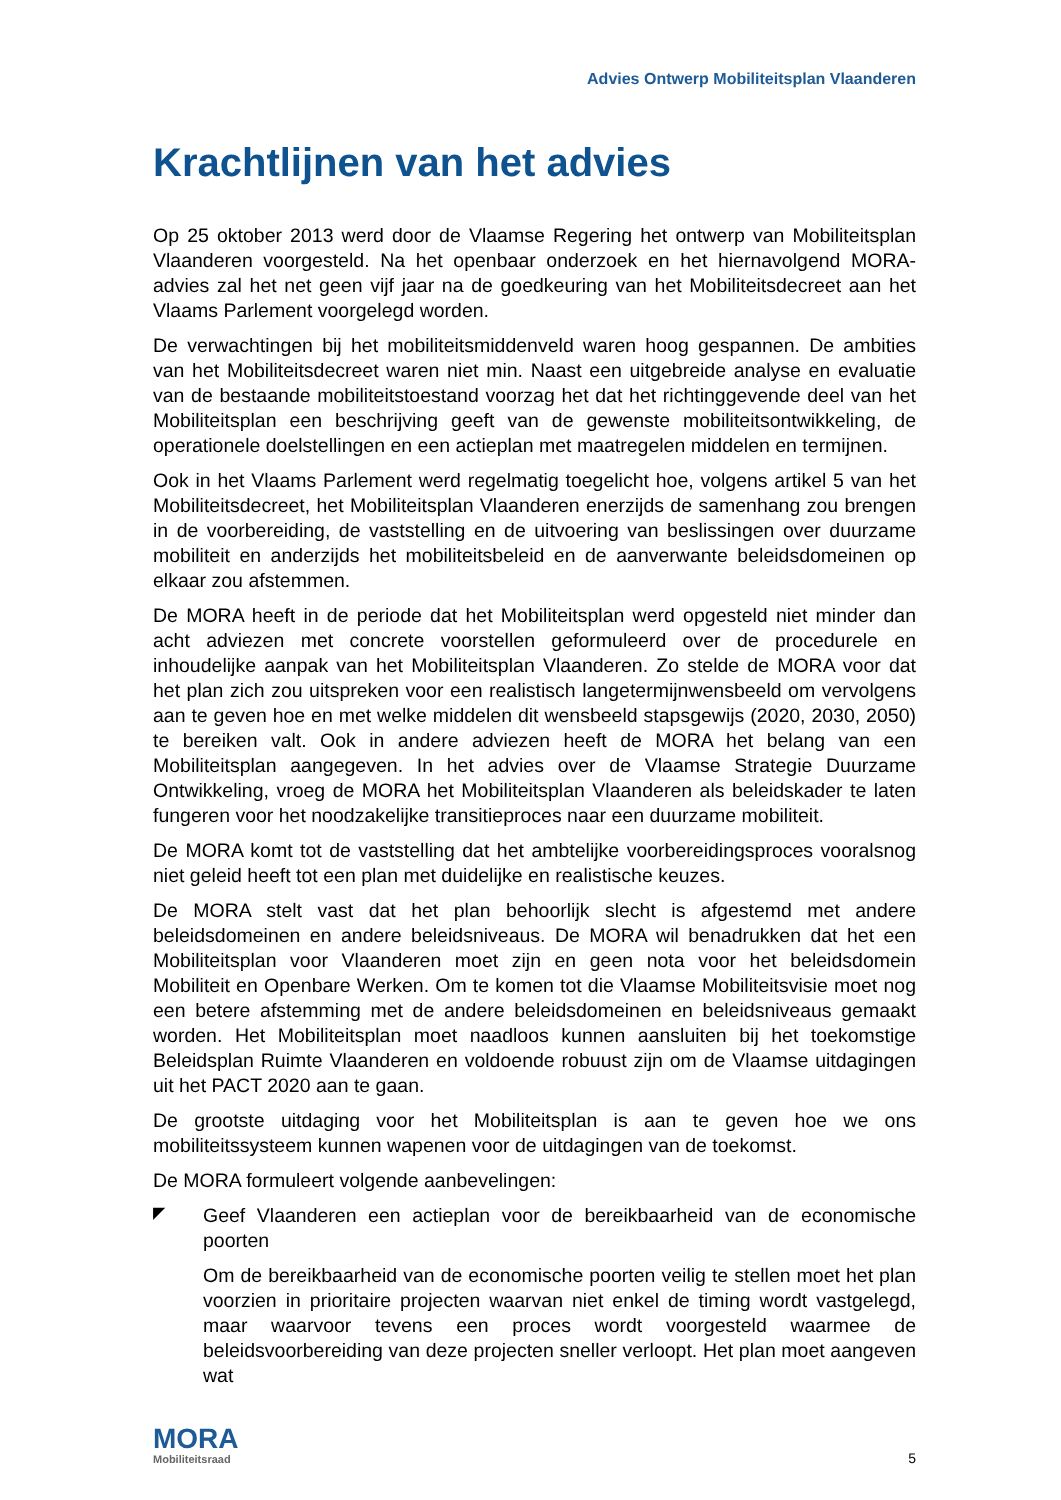Advies Ontwerp Mobiliteitsplan Vlaanderen
Krachtlijnen van het advies
Op 25 oktober 2013 werd door de Vlaamse Regering het ontwerp van Mobiliteitsplan Vlaanderen voorgesteld. Na het openbaar onderzoek en het hiernavolgend MORA-advies zal het net geen vijf jaar na de goedkeuring van het Mobiliteitsdecreet aan het Vlaams Parlement voorgelegd worden.
De verwachtingen bij het mobiliteitsmiddenveld waren hoog gespannen. De ambities van het Mobiliteitsdecreet waren niet min. Naast een uitgebreide analyse en evaluatie van de bestaande mobiliteitstoestand voorzag het dat het richtinggevende deel van het Mobiliteitsplan een beschrijving geeft van de gewenste mobiliteitsontwikkeling, de operationele doelstellingen en een actieplan met maatregelen middelen en termijnen.
Ook in het Vlaams Parlement werd regelmatig toegelicht hoe, volgens artikel 5 van het Mobiliteitsdecreet, het Mobiliteitsplan Vlaanderen enerzijds de samenhang zou brengen in de voorbereiding, de vaststelling en de uitvoering van beslissingen over duurzame mobiliteit en anderzijds het mobiliteitsbeleid en de aanverwante beleidsdomeinen op elkaar zou afstemmen.
De MORA heeft in de periode dat het Mobiliteitsplan werd opgesteld niet minder dan acht adviezen met concrete voorstellen geformuleerd over de procedurele en inhoudelijke aanpak van het Mobiliteitsplan Vlaanderen. Zo stelde de MORA voor dat het plan zich zou uitspreken voor een realistisch langetermijnwensbeeld om vervolgens aan te geven hoe en met welke middelen dit wensbeeld stapsgewijs (2020, 2030, 2050) te bereiken valt. Ook in andere adviezen heeft de MORA het belang van een Mobiliteitsplan aangegeven. In het advies over de Vlaamse Strategie Duurzame Ontwikkeling, vroeg de MORA het Mobiliteitsplan Vlaanderen als beleidskader te laten fungeren voor het noodzakelijke transitieproces naar een duurzame mobiliteit.
De MORA komt tot de vaststelling dat het ambtelijke voorbereidingsproces vooralsnog niet geleid heeft tot een plan met duidelijke en realistische keuzes.
De MORA stelt vast dat het plan behoorlijk slecht is afgestemd met andere beleidsdomeinen en andere beleidsniveaus. De MORA wil benadrukken dat het een Mobiliteitsplan voor Vlaanderen moet zijn en geen nota voor het beleidsdomein Mobiliteit en Openbare Werken. Om te komen tot die Vlaamse Mobiliteitsvisie moet nog een betere afstemming met de andere beleidsdomeinen en beleidsniveaus gemaakt worden. Het Mobiliteitsplan moet naadloos kunnen aansluiten bij het toekomstige Beleidsplan Ruimte Vlaanderen en voldoende robuust zijn om de Vlaamse uitdagingen uit het PACT 2020 aan te gaan.
De grootste uitdaging voor het Mobiliteitsplan is aan te geven hoe we ons mobiliteitssysteem kunnen wapenen voor de uitdagingen van de toekomst.
De MORA formuleert volgende aanbevelingen:
◤
Geef Vlaanderen een actieplan voor de bereikbaarheid van de economische poorten
Om de bereikbaarheid van de economische poorten veilig te stellen moet het plan voorzien in prioritaire projecten waarvan niet enkel de timing wordt vastgelegd, maar waarvoor tevens een proces wordt voorgesteld waarmee de beleidsvoorbereiding van deze projecten sneller verloopt. Het plan moet aangeven wat
MORA
Mobiliteitsraad
5